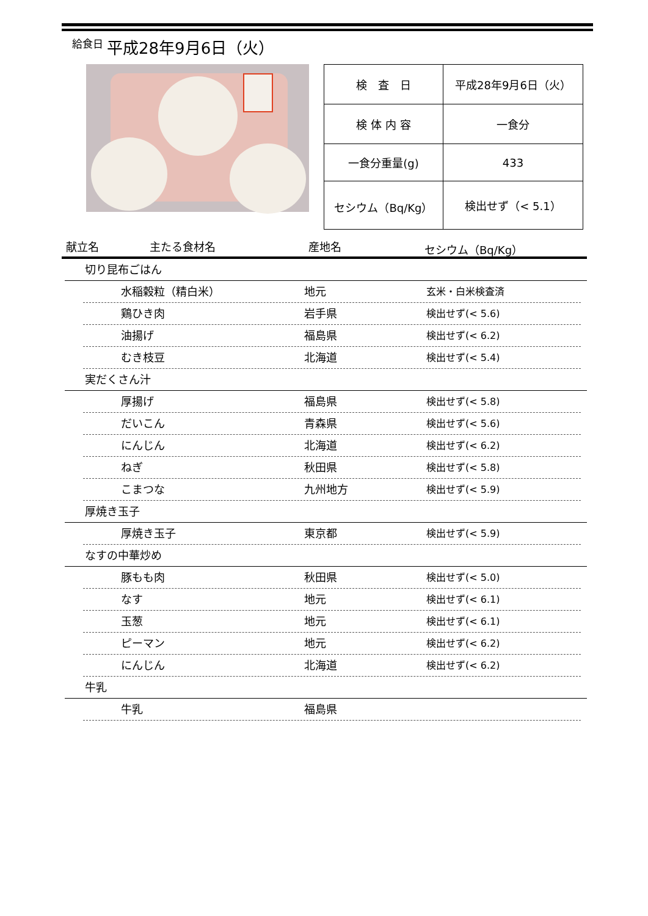給食日 平成28年9月6日（火）
| 検 査 日 | 平成28年9月6日（火） |
| 検 体 内 容 | 一食分 |
| 一食分重量(g) | 433 |
| セシウム（Bq/Kg） | 検出せず（< 5.1） |
献立名 主たる食材名 産地名 セシウム（Bq/Kg）
切り昆布ごはん
水稲穀粒（精白米） 地元 玄米・白米検査済
鶏ひき肉 岩手県 検出せず(< 5.6)
油揚げ 福島県 検出せず(< 6.2)
むき枝豆 北海道 検出せず(< 5.4)
実だくさん汁
厚揚げ 福島県 検出せず(< 5.8)
だいこん 青森県 検出せず(< 5.6)
にんじん 北海道 検出せず(< 6.2)
ねぎ 秋田県 検出せず(< 5.8)
こまつな 九州地方 検出せず(< 5.9)
厚焼き玉子
厚焼き玉子 東京都 検出せず(< 5.9)
なすの中華炒め
豚もも肉 秋田県 検出せず(< 5.0)
なす 地元 検出せず(< 6.1)
玉葱 地元 検出せず(< 6.1)
ピーマン 地元 検出せず(< 6.2)
にんじん 北海道 検出せず(< 6.2)
牛乳
牛乳 福島県